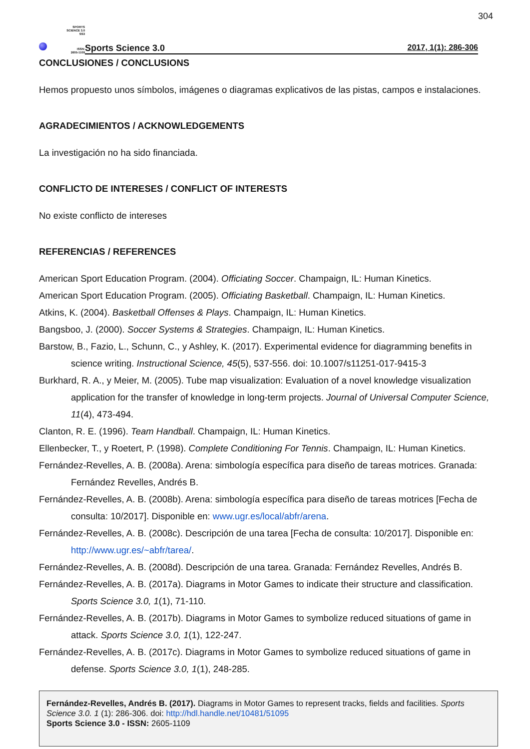304
SPORTS
SCIENCE 3.0
SS3
ISSN:
2605-1109
Sports Science 3.0 2017, 1(1): 286-306
CONCLUSIONES / CONCLUSIONS
Hemos propuesto unos símbolos, imágenes o diagramas explicativos de las pistas, campos e instalaciones.
AGRADECIMIENTOS / ACKNOWLEDGEMENTS
La investigación no ha sido financiada.
CONFLICTO DE INTERESES / CONFLICT OF INTERESTS
No existe conflicto de intereses
REFERENCIAS / REFERENCES
American Sport Education Program. (2004). Officiating Soccer. Champaign, IL: Human Kinetics.
American Sport Education Program. (2005). Officiating Basketball. Champaign, IL: Human Kinetics.
Atkins, K. (2004). Basketball Offenses & Plays. Champaign, IL: Human Kinetics.
Bangsboo, J. (2000). Soccer Systems & Strategies. Champaign, IL: Human Kinetics.
Barstow, B., Fazio, L., Schunn, C., y Ashley, K. (2017). Experimental evidence for diagramming benefits in science writing. Instructional Science, 45(5), 537-556. doi: 10.1007/s11251-017-9415-3
Burkhard, R. A., y Meier, M. (2005). Tube map visualization: Evaluation of a novel knowledge visualization application for the transfer of knowledge in long-term projects. Journal of Universal Computer Science, 11(4), 473-494.
Clanton, R. E. (1996). Team Handball. Champaign, IL: Human Kinetics.
Ellenbecker, T., y Roetert, P. (1998). Complete Conditioning For Tennis. Champaign, IL: Human Kinetics.
Fernández-Revelles, A. B. (2008a). Arena: simbología específica para diseño de tareas motrices. Granada: Fernández Revelles, Andrés B.
Fernández-Revelles, A. B. (2008b). Arena: simbología específica para diseño de tareas motrices [Fecha de consulta: 10/2017]. Disponible en: www.ugr.es/local/abfr/arena.
Fernández-Revelles, A. B. (2008c). Descripción de una tarea [Fecha de consulta: 10/2017]. Disponible en: http://www.ugr.es/~abfr/tarea/.
Fernández-Revelles, A. B. (2008d). Descripción de una tarea. Granada: Fernández Revelles, Andrés B.
Fernández-Revelles, A. B. (2017a). Diagrams in Motor Games to indicate their structure and classification. Sports Science 3.0, 1(1), 71-110.
Fernández-Revelles, A. B. (2017b). Diagrams in Motor Games to symbolize reduced situations of game in attack. Sports Science 3.0, 1(1), 122-247.
Fernández-Revelles, A. B. (2017c). Diagrams in Motor Games to symbolize reduced situations of game in defense. Sports Science 3.0, 1(1), 248-285.
Fernández-Revelles, Andrés B. (2017). Diagrams in Motor Games to represent tracks, fields and facilities. Sports Science 3.0. 1 (1): 286-306. doi: http://hdl.handle.net/10481/51095
Sports Science 3.0 - ISSN: 2605-1109